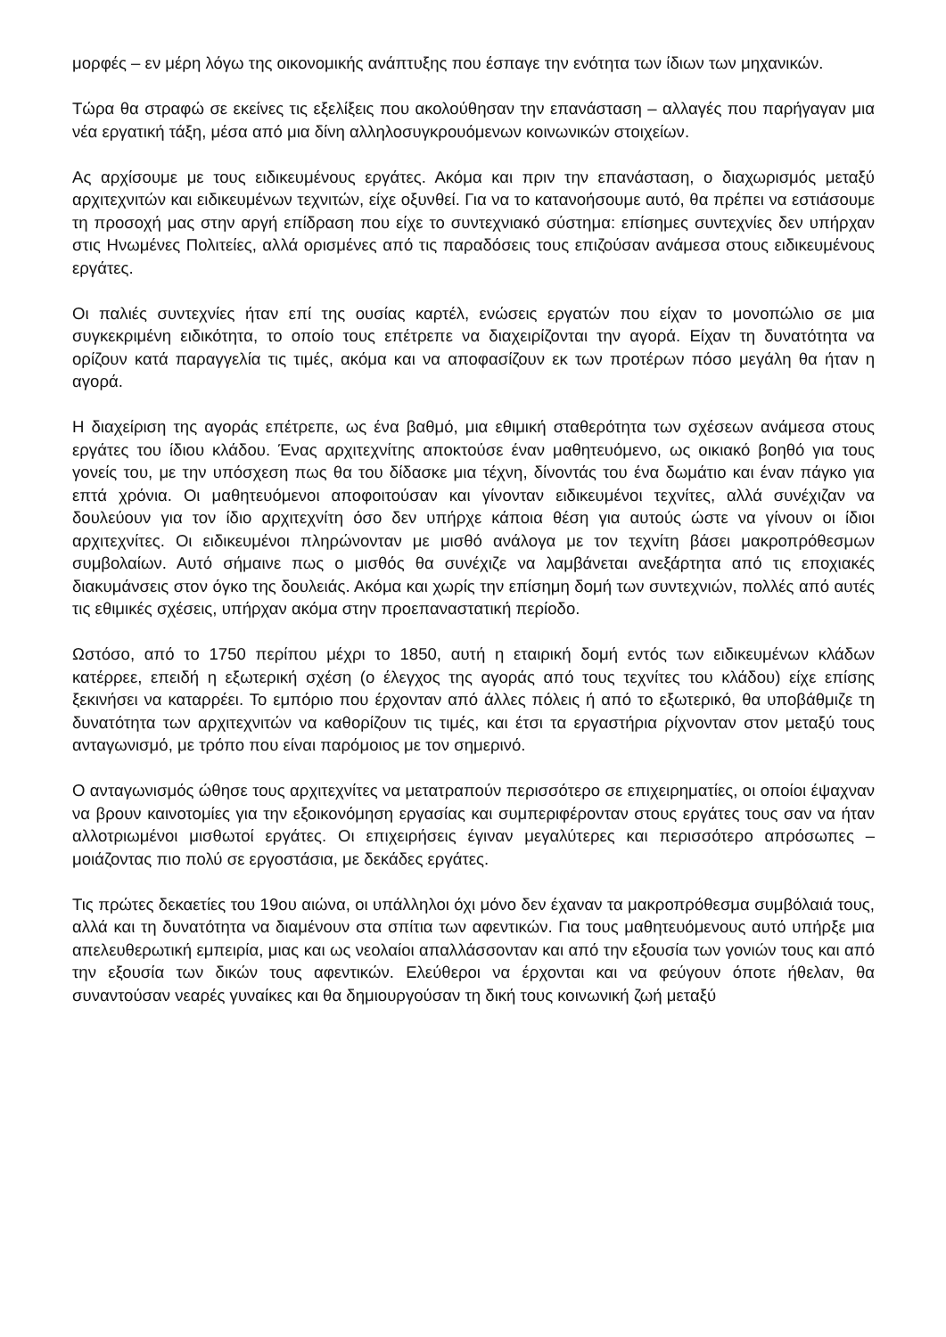μορφές – εν μέρη λόγω της οικονομικής ανάπτυξης που έσπαγε την ενότητα των ίδιων των μηχανικών.
Τώρα θα στραφώ σε εκείνες τις εξελίξεις που ακολούθησαν την επανάσταση – αλλαγές που παρήγαγαν μια νέα εργατική τάξη, μέσα από μια δίνη αλληλοσυγκρουόμενων κοινωνικών στοιχείων.
Ας αρχίσουμε με τους ειδικευμένους εργάτες. Ακόμα και πριν την επανάσταση, ο διαχωρισμός μεταξύ αρχιτεχνιτών και ειδικευμένων τεχνιτών, είχε οξυνθεί. Για να το κατανοήσουμε αυτό, θα πρέπει να εστιάσουμε τη προσοχή μας στην αργή επίδραση που είχε το συντεχνιακό σύστημα: επίσημες συντεχνίες δεν υπήρχαν στις Ηνωμένες Πολιτείες, αλλά ορισμένες από τις παραδόσεις τους επιζούσαν ανάμεσα στους ειδικευμένους εργάτες.
Οι παλιές συντεχνίες ήταν επί της ουσίας καρτέλ, ενώσεις εργατών που είχαν το μονοπώλιο σε μια συγκεκριμένη ειδικότητα, το οποίο τους επέτρεπε να διαχειρίζονται την αγορά. Είχαν τη δυνατότητα να ορίζουν κατά παραγγελία τις τιμές, ακόμα και να αποφασίζουν εκ των προτέρων πόσο μεγάλη θα ήταν η αγορά.
Η διαχείριση της αγοράς επέτρεπε, ως ένα βαθμό, μια εθιμική σταθερότητα των σχέσεων ανάμεσα στους εργάτες του ίδιου κλάδου. Ένας αρχιτεχνίτης αποκτούσε έναν μαθητευόμενο, ως οικιακό βοηθό για τους γονείς του, με την υπόσχεση πως θα του δίδασκε μια τέχνη, δίνοντάς του ένα δωμάτιο και έναν πάγκο για επτά χρόνια. Οι μαθητευόμενοι αποφοιτούσαν και γίνονταν ειδικευμένοι τεχνίτες, αλλά συνέχιζαν να δουλεύουν για τον ίδιο αρχιτεχνίτη όσο δεν υπήρχε κάποια θέση για αυτούς ώστε να γίνουν οι ίδιοι αρχιτεχνίτες. Οι ειδικευμένοι πληρώνονταν με μισθό ανάλογα με τον τεχνίτη βάσει μακροπρόθεσμων συμβολαίων. Αυτό σήμαινε πως ο μισθός θα συνέχιζε να λαμβάνεται ανεξάρτητα από τις εποχιακές διακυμάνσεις στον όγκο της δουλειάς. Ακόμα και χωρίς την επίσημη δομή των συντεχνιών, πολλές από αυτές τις εθιμικές σχέσεις, υπήρχαν ακόμα στην προεπαναστατική περίοδο.
Ωστόσο, από το 1750 περίπου μέχρι το 1850, αυτή η εταιρική δομή εντός των ειδικευμένων κλάδων κατέρρεε, επειδή η εξωτερική σχέση (ο έλεγχος της αγοράς από τους τεχνίτες του κλάδου) είχε επίσης ξεκινήσει να καταρρέει. Το εμπόριο που έρχονταν από άλλες πόλεις ή από το εξωτερικό, θα υποβάθμιζε τη δυνατότητα των αρχιτεχνιτών να καθορίζουν τις τιμές, και έτσι τα εργαστήρια ρίχνονταν στον μεταξύ τους ανταγωνισμό, με τρόπο που είναι παρόμοιος με τον σημερινό.
Ο ανταγωνισμός ώθησε τους αρχιτεχνίτες να μετατραπούν περισσότερο σε επιχειρηματίες, οι οποίοι έψαχναν να βρουν καινοτομίες για την εξοικονόμηση εργασίας και συμπεριφέρονταν στους εργάτες τους σαν να ήταν αλλοτριωμένοι μισθωτοί εργάτες. Οι επιχειρήσεις έγιναν μεγαλύτερες και περισσότερο απρόσωπες – μοιάζοντας πιο πολύ σε εργοστάσια, με δεκάδες εργάτες.
Τις πρώτες δεκαετίες του 19ου αιώνα, οι υπάλληλοι όχι μόνο δεν έχαναν τα μακροπρόθεσμα συμβόλαιά τους, αλλά και τη δυνατότητα να διαμένουν στα σπίτια των αφεντικών. Για τους μαθητευόμενους αυτό υπήρξε μια απελευθερωτική εμπειρία, μιας και ως νεολαίοι απαλλάσσονταν και από την εξουσία των γονιών τους και από την εξουσία των δικών τους αφεντικών. Ελεύθεροι να έρχονται και να φεύγουν όποτε ήθελαν, θα συναντούσαν νεαρές γυναίκες και θα δημιουργούσαν τη δική τους κοινωνική ζωή μεταξύ